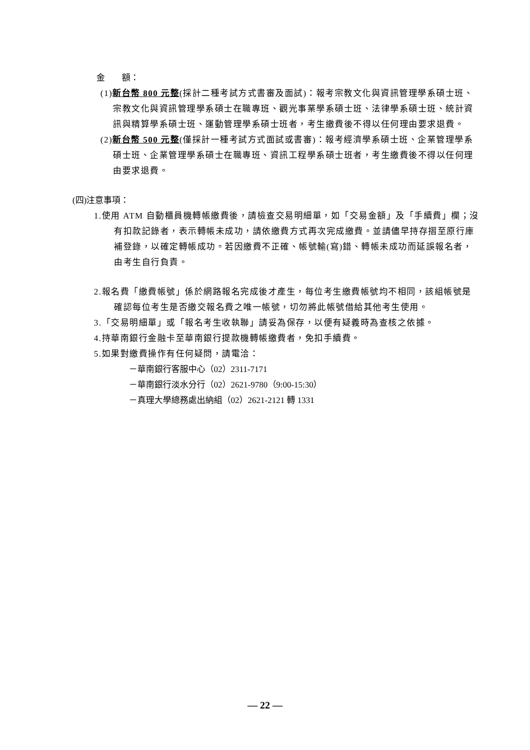金　　額：
(1)新台幣 800 元整(採計二種考試方式書審及面試)：報考宗教文化與資訊管理學系碩士班、宗教文化與資訊管理學系碩士在職專班、觀光事業學系碩士班、法律學系碩士班、統計資訊與精算學系碩士班、運動管理學系碩士班者，考生繳費後不得以任何理由要求退費。
(2)新台幣 500 元整(僅採計一種考試方式面試或書審)：報考經濟學系碩士班、企業管理學系碩士班、企業管理學系碩士在職專班、資訊工程學系碩士班者，考生繳費後不得以任何理由要求退費。
(四)注意事項：
1.使用 ATM 自動櫃員機轉帳繳費後，請檢查交易明細單，如「交易金額」及「手續費」欄；沒有扣款記錄者，表示轉帳未成功，請依繳費方式再次完成繳費。並請儘早持存摺至原行庫補登錄，以確定轉帳成功。若因繳費不正確、帳號輸(寫)錯、轉帳未成功而延誤報名者，由考生自行負責。
2.報名費「繳費帳號」係於網路報名完成後才產生，每位考生繳費帳號均不相同，該組帳號是確認每位考生是否繳交報名費之唯一帳號，切勿將此帳號借給其他考生使用。
3.「交易明細單」或「報名考生收執聯」請妥為保存，以便有疑義時為查核之依據。
4.持華南銀行金融卡至華南銀行提款機轉帳繳費者，免扣手續費。
5.如果對繳費操作有任何疑問，請電洽：
－華南銀行客服中心（02）2311-7171
－華南銀行淡水分行（02）2621-9780（9:00-15:30）
－真理大學總務處出納組（02）2621-2121 轉 1331
— 22 —